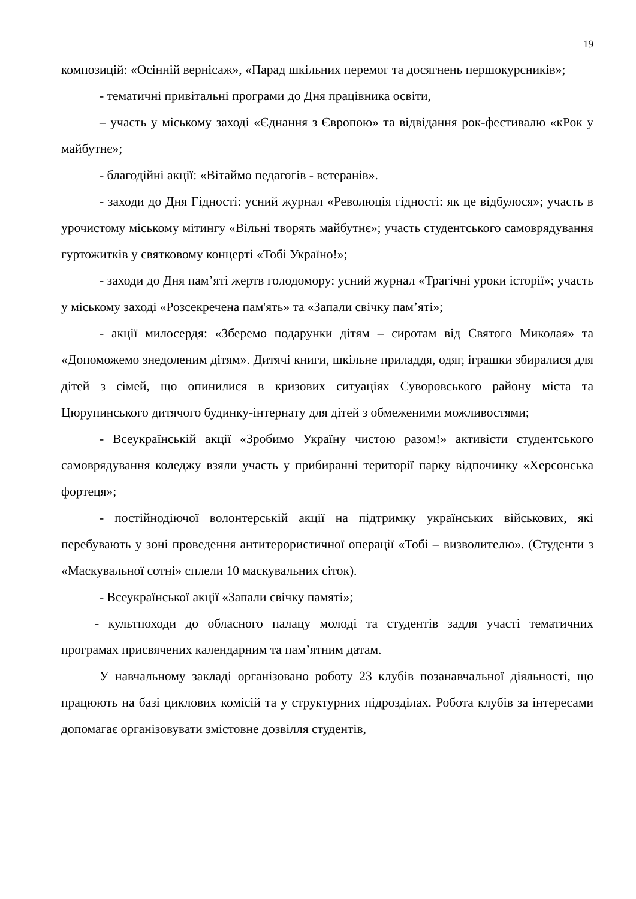19
композицій: «Осінній вернісаж», «Парад шкільних перемог та досягнень першокурсників»;
- тематичні привітальні програми до Дня працівника освіти,
– участь у міському заході «Єднання з Європою» та відвідання рок-фестивалю «кРок у майбутнє»;
- благодійні акції: «Вітаймо педагогів - ветеранів».
- заходи до Дня Гідності: усний журнал «Революція гідності: як це відбулося»; участь в урочистому міському мітингу «Вільні творять майбутнє»; участь студентського самоврядування гуртожитків у святковому концерті «Тобі Україно!»;
- заходи до Дня пам’яті жертв голодомору: усний журнал «Трагічні уроки історії»; участь у міському заході «Розсекречена пам'ять» та «Запали свічку пам’яті»;
- акції милосердя: «Зберемо подарунки дітям – сиротам від Святого Миколая» та «Допоможемо знедоленим дітям». Дитячі книги, шкільне приладдя, одяг, іграшки збиралися для дітей з сімей, що опинилися в кризових ситуаціях Суворовського району міста та Цюрупинського дитячого будинку-інтернату для дітей з обмеженими можливостями;
- Всеукраїнській акції «Зробимо Україну чистою разом!» активісти студентського самоврядування коледжу взяли участь у прибиранні території парку відпочинку «Херсонська фортеця»;
- постійнодіючої волонтерській акції на підтримку українських військових, які перебувають у зоні проведення антитерористичної операції «Тобі – визволителю». (Студенти з «Маскувальної сотні» сплели 10 маскувальних сіток).
- Всеукраїнської акції «Запали свічку памяті»;
- культпоходи до обласного палацу молоді та студентів задля участі тематичних програмах присвячених календарним та пам’ятним датам.
У навчальному закладі організовано роботу 23 клубів позанавчальної діяльності, що працюють на базі циклових комісій та у структурних підрозділах. Робота клубів за інтересами допомагає організовувати змістовне дозвілля студентів,